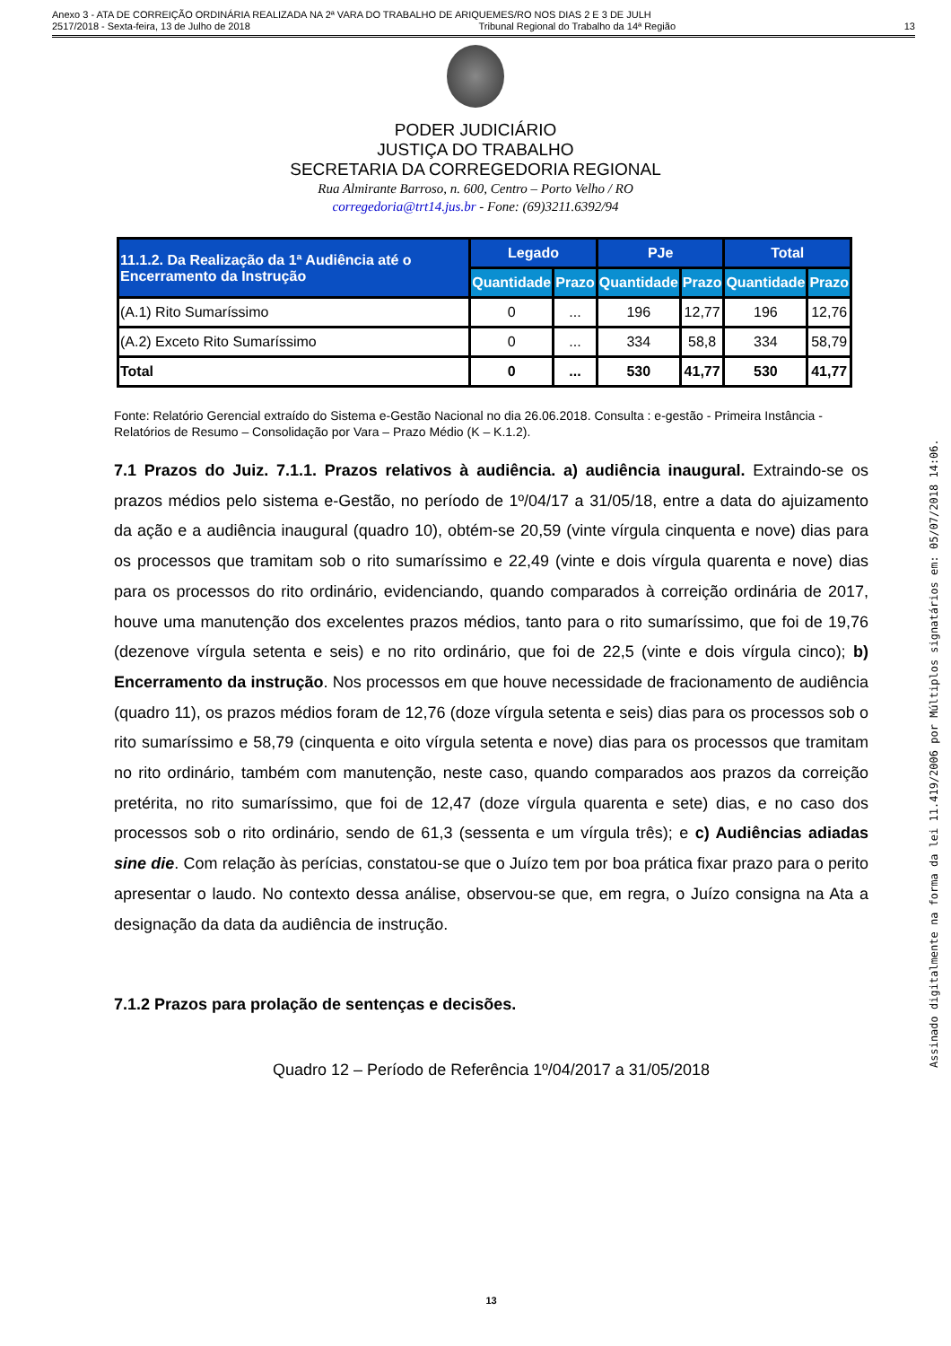Anexo 3 - ATA DE CORREIÇÃO ORDINÁRIA REALIZADA NA 2ª VARA DO TRABALHO DE ARIQUEMES/RO NOS DIAS 2 E 3 DE JULH
2517/2018 - Sexta-feira, 13 de Julho de 2018 Tribunal Regional do Trabalho da 14ª Região 13
PODER JUDICIÁRIO
JUSTIÇA DO TRABALHO
SECRETARIA DA CORREGEDORIA REGIONAL
Rua Almirante Barroso, n. 600, Centro – Porto Velho / RO
corregedoria@trt14.jus.br - Fone: (69)3211.6392/94
| 11.1.2. Da Realização da 1ª Audiência até o Encerramento da Instrução | Legado | | PJe | | Total | |
| --- | --- | --- | --- | --- | --- | --- |
| | Quantidade | Prazo | Quantidade | Prazo | Quantidade | Prazo |
| (A.1) Rito Sumaríssimo | 0 | ... | 196 | 12,77 | 196 | 12,76 |
| (A.2) Exceto Rito Sumaríssimo | 0 | ... | 334 | 58,8 | 334 | 58,79 |
| Total | 0 | ... | 530 | 41,77 | 530 | 41,77 |
Fonte: Relatório Gerencial extraído do Sistema e-Gestão Nacional no dia 26.06.2018. Consulta : e-gestão - Primeira Instância - Relatórios de Resumo – Consolidação por Vara – Prazo Médio (K – K.1.2).
7.1 Prazos do Juiz. 7.1.1. Prazos relativos à audiência. a) audiência inaugural. Extraindo-se os prazos médios pelo sistema e-Gestão, no período de 1º/04/17 a 31/05/18, entre a data do ajuizamento da ação e a audiência inaugural (quadro 10), obtém-se 20,59 (vinte vírgula cinquenta e nove) dias para os processos que tramitam sob o rito sumaríssimo e 22,49 (vinte e dois vírgula quarenta e nove) dias para os processos do rito ordinário, evidenciando, quando comparados à correição ordinária de 2017, houve uma manutenção dos excelentes prazos médios, tanto para o rito sumaríssimo, que foi de 19,76 (dezenove vírgula setenta e seis) e no rito ordinário, que foi de 22,5 (vinte e dois vírgula cinco); b) Encerramento da instrução. Nos processos em que houve necessidade de fracionamento de audiência (quadro 11), os prazos médios foram de 12,76 (doze vírgula setenta e seis) dias para os processos sob o rito sumaríssimo e 58,79 (cinquenta e oito vírgula setenta e nove) dias para os processos que tramitam no rito ordinário, também com manutenção, neste caso, quando comparados aos prazos da correição pretérita, no rito sumaríssimo, que foi de 12,47 (doze vírgula quarenta e sete) dias, e no caso dos processos sob o rito ordinário, sendo de 61,3 (sessenta e um vírgula três); e c) Audiências adiadas sine die. Com relação às perícias, constatou-se que o Juízo tem por boa prática fixar prazo para o perito apresentar o laudo. No contexto dessa análise, observou-se que, em regra, o Juízo consigna na Ata a designação da data da audiência de instrução.
7.1.2 Prazos para prolação de sentenças e decisões.
Quadro 12 – Período de Referência 1º/04/2017 a 31/05/2018
13
Assinado digitalmente na forma da lei 11.419/2006 por Múltiplos signatários em: 05/07/2018 14:06.